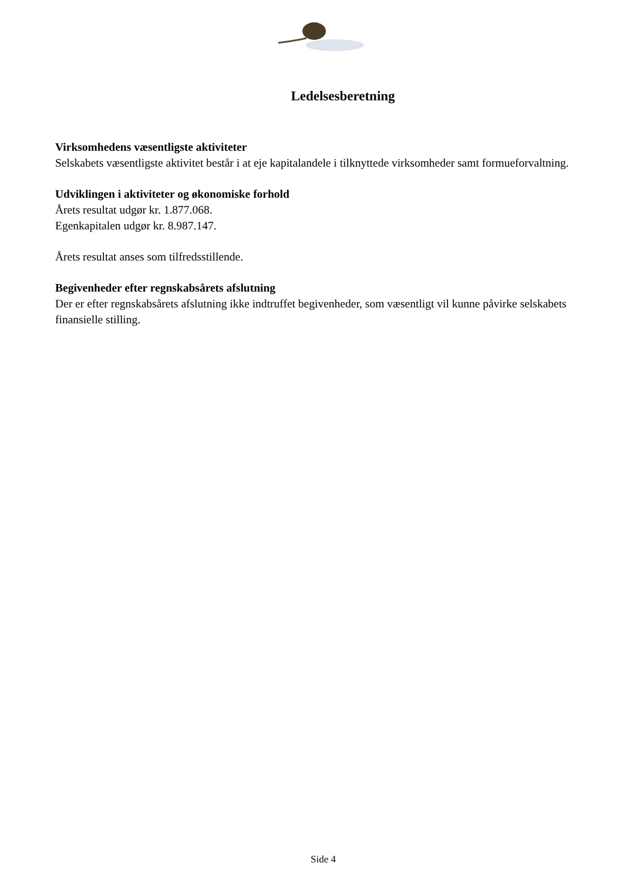Ledelsesberetning
Virksomhedens væsentligste aktiviteter
Selskabets væsentligste aktivitet består i at eje kapitalandele i tilknyttede virksomheder samt formueforvaltning.
Udviklingen i aktiviteter og økonomiske forhold
Årets resultat udgør kr. 1.877.068.
Egenkapitalen udgør kr. 8.987.147.
Årets resultat anses som tilfredsstillende.
Begivenheder efter regnskabsårets afslutning
Der er efter regnskabsårets afslutning ikke indtruffet begivenheder, som væsentligt vil kunne påvirke selskabets finansielle stilling.
Side 4